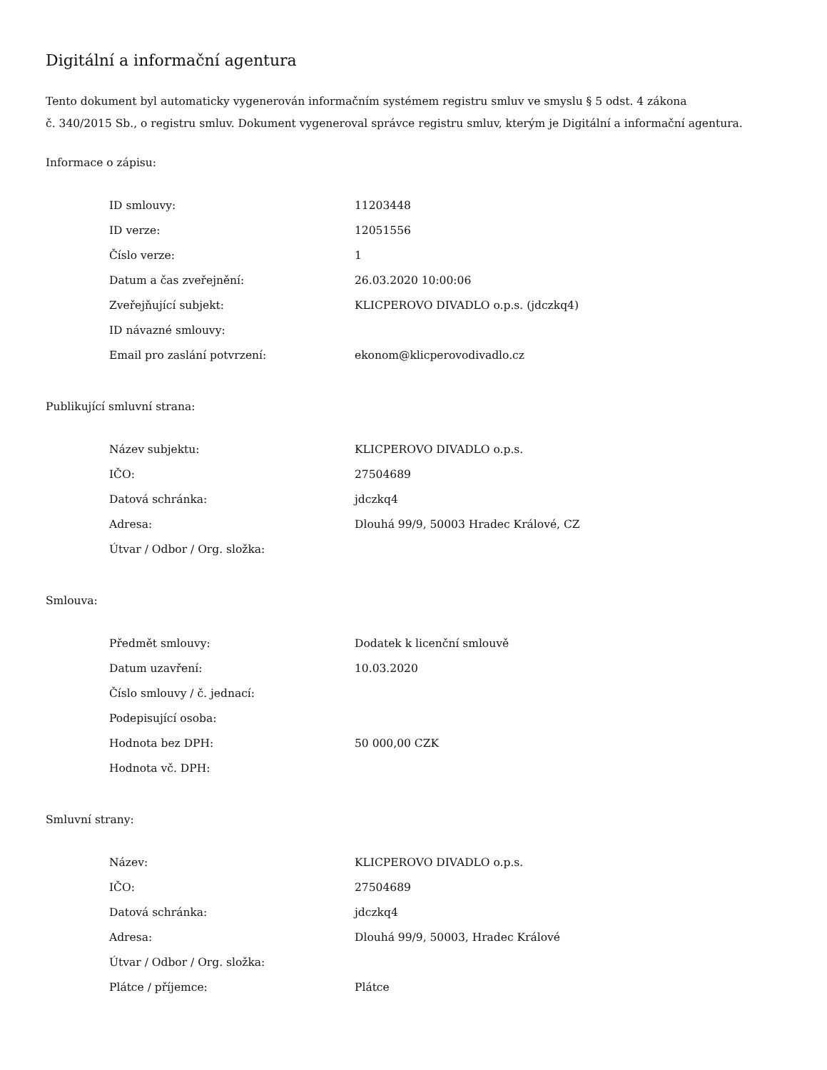Digitální a informační agentura
Tento dokument byl automaticky vygenerován informačním systémem registru smluv ve smyslu § 5 odst. 4 zákona
č. 340/2015 Sb., o registru smluv. Dokument vygeneroval správce registru smluv, kterým je Digitální a informační agentura.
Informace o zápisu:
| ID smlouvy: | 11203448 |
| ID verze: | 12051556 |
| Číslo verze: | 1 |
| Datum a čas zveřejnění: | 26.03.2020 10:00:06 |
| Zveřejňující subjekt: | KLICPEROVO DIVADLO o.p.s. (jdczkq4) |
| ID návazné smlouvy: | |
| Email pro zaslání potvrzení: | ekonom@klicperovodivadlo.cz |
Publikující smluvní strana:
| Název subjektu: | KLICPEROVO DIVADLO o.p.s. |
| IČO: | 27504689 |
| Datová schránka: | jdczkq4 |
| Adresa: | Dlouhá 99/9, 50003 Hradec Králové, CZ |
| Útvar / Odbor / Org. složka: | |
Smlouva:
| Předmět smlouvy: | Dodatek k licenční smlouvě |
| Datum uzavření: | 10.03.2020 |
| Číslo smlouvy / č. jednací: | |
| Podepisující osoba: | |
| Hodnota bez DPH: | 50 000,00 CZK |
| Hodnota vč. DPH: | |
Smluvní strany:
| Název: | KLICPEROVO DIVADLO o.p.s. |
| IČO: | 27504689 |
| Datová schránka: | jdczkq4 |
| Adresa: | Dlouhá 99/9, 50003, Hradec Králové |
| Útvar / Odbor / Org. složka: | |
| Plátce / příjemce: | Plátce |